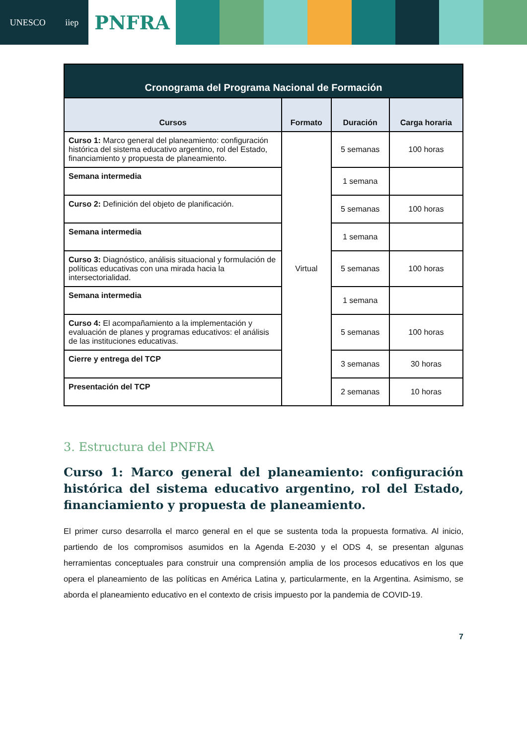UNESCO iiep
PNFRA
| Cronograma del Programa Nacional de Formación | | | |
| --- | --- | --- | --- |
| Cursos | Formato | Duración | Carga horaria |
| Curso 1: Marco general del planeamiento: configuración histórica del sistema educativo argentino, rol del Estado, financiamiento y propuesta de planeamiento. | Virtual | 5 semanas | 100 horas |
| Semana intermedia | | 1 semana | |
| Curso 2: Definición del objeto de planificación. | | 5 semanas | 100 horas |
| Semana intermedia | | 1 semana | |
| Curso 3: Diagnóstico, análisis situacional y formulación de políticas educativas con una mirada hacia la intersectorialidad. | | 5 semanas | 100 horas |
| Semana intermedia | | 1 semana | |
| Curso 4: El acompañamiento a la implementación y evaluación de planes y programas educativos: el análisis de las instituciones educativas. | | 5 semanas | 100 horas |
| Cierre y entrega del TCP | | 3 semanas | 30 horas |
| Presentación del TCP | | 2 semanas | 10 horas |
3. Estructura del PNFRA
Curso 1: Marco general del planeamiento: configuración histórica del sistema educativo argentino, rol del Estado, financiamiento y propuesta de planeamiento.
El primer curso desarrolla el marco general en el que se sustenta toda la propuesta formativa. Al inicio, partiendo de los compromisos asumidos en la Agenda E-2030 y el ODS 4, se presentan algunas herramientas conceptuales para construir una comprensión amplia de los procesos educativos en los que opera el planeamiento de las políticas en América Latina y, particularmente, en la Argentina. Asimismo, se aborda el planeamiento educativo en el contexto de crisis impuesto por la pandemia de COVID-19.
7